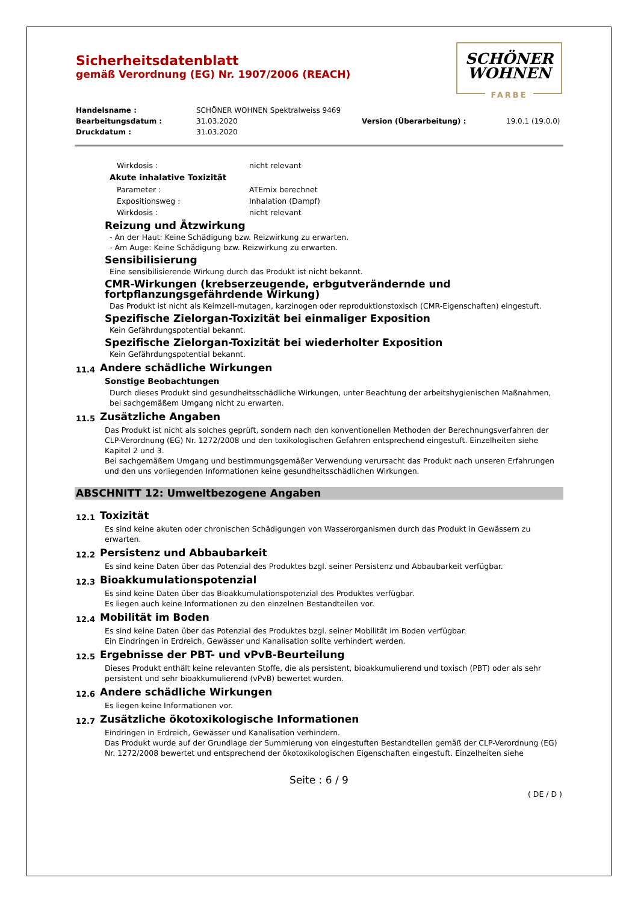SCHÖNER
WOHNEN
FARBE
Sicherheitsdatenblatt
gemäß Verordnung (EG) Nr. 1907/2006 (REACH)
Handelsname : SCHÖNER WOHNEN Spektralweiss 9469 Bearbeitungsdatum : 31.03.2020 Version (Überarbeitung) : 19.0.1 (19.0.0) Druckdatum : 31.03.2020
Wirkdosis : nicht relevant
Akute inhalative Toxizität
Parameter : ATEmix berechnet Expositionsweg : Inhalation (Dampf) Wirkdosis : nicht relevant
Reizung und Ätzwirkung
- An der Haut: Keine Schädigung bzw. Reizwirkung zu erwarten.
- Am Auge: Keine Schädigung bzw. Reizwirkung zu erwarten.
Sensibilisierung
Eine sensibilisierende Wirkung durch das Produkt ist nicht bekannt.
CMR-Wirkungen (krebserzeugende, erbgutverändernde und fortpflanzungsgefährdende Wirkung)
Das Produkt ist nicht als Keimzell-mutagen, karzinogen oder reproduktionstoxisch (CMR-Eigenschaften) eingestuft.
Spezifische Zielorgan-Toxizität bei einmaliger Exposition
Kein Gefährdungspotential bekannt.
Spezifische Zielorgan-Toxizität bei wiederholter Exposition
Kein Gefährdungspotential bekannt.
11.4 Andere schädliche Wirkungen
Sonstige Beobachtungen
Durch dieses Produkt sind gesundheitsschädliche Wirkungen, unter Beachtung der arbeitshygienischen Maßnahmen, bei sachgemäßem Umgang nicht zu erwarten.
11.5 Zusätzliche Angaben
Das Produkt ist nicht als solches geprüft, sondern nach den konventionellen Methoden der Berechnungsverfahren der CLP-Verordnung (EG) Nr. 1272/2008 und den toxikologischen Gefahren entsprechend eingestuft. Einzelheiten siehe Kapitel 2 und 3.
Bei sachgemäßem Umgang und bestimmungsgemäßer Verwendung verursacht das Produkt nach unseren Erfahrungen und den uns vorliegenden Informationen keine gesundheitsschädlichen Wirkungen.
ABSCHNITT 12: Umweltbezogene Angaben
12.1 Toxizität
Es sind keine akuten oder chronischen Schädigungen von Wasserorganismen durch das Produkt in Gewässern zu erwarten.
12.2 Persistenz und Abbaubarkeit
Es sind keine Daten über das Potenzial des Produktes bzgl. seiner Persistenz und Abbaubarkeit verfügbar.
12.3 Bioakkumulationspotenzial
Es sind keine Daten über das Bioakkumulationspotenzial des Produktes verfügbar.
Es liegen auch keine Informationen zu den einzelnen Bestandteilen vor.
12.4 Mobilität im Boden
Es sind keine Daten über das Potenzial des Produktes bzgl. seiner Mobilität im Boden verfügbar.
Ein Eindringen in Erdreich, Gewässer und Kanalisation sollte verhindert werden.
12.5 Ergebnisse der PBT- und vPvB-Beurteilung
Dieses Produkt enthält keine relevanten Stoffe, die als persistent, bioakkumulierend und toxisch (PBT) oder als sehr persistent und sehr bioakkumulierend (vPvB) bewertet wurden.
12.6 Andere schädliche Wirkungen
Es liegen keine Informationen vor.
12.7 Zusätzliche ökotoxikologische Informationen
Eindringen in Erdreich, Gewässer und Kanalisation verhindern.
Das Produkt wurde auf der Grundlage der Summierung von eingestuften Bestandteilen gemäß der CLP-Verordnung (EG) Nr. 1272/2008 bewertet und entsprechend der ökotoxikologischen Eigenschaften eingestuft. Einzelheiten siehe
Seite : 6 / 9
( DE / D )